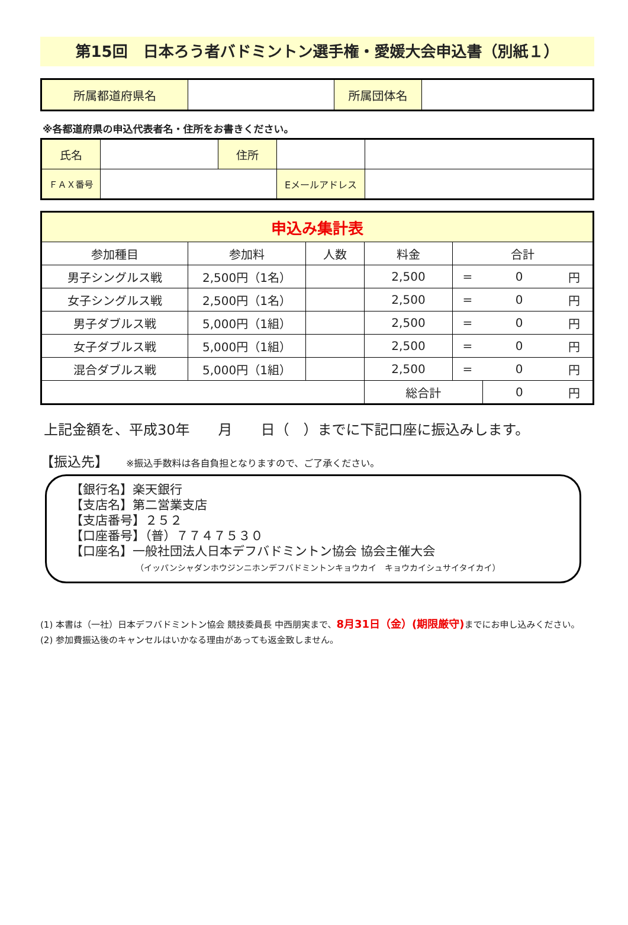第15回　日本ろう者バドミントン選手権・愛媛大会申込書（別紙１）
| 所属都道府県名 | | 所属団体名 | |
※各都道府県の申込代表者名・住所をお書きください。
| 氏名 | | 住所 | | |
| ＦＡＸ番号 | | | Eメールアドレス | |
| 申込み集計表 | | | | | | |
| 参加種目 | 参加料 | 人数 | 料金 | 合計 | | |
| 男子シングルス戦 | 2,500円（1名） | | 2,500 | = | 0 | 円 |
| 女子シングルス戦 | 2,500円（1名） | | 2,500 | = | 0 | 円 |
| 男子ダブルス戦 | 5,000円（1組） | | 2,500 | = | 0 | 円 |
| 女子ダブルス戦 | 5,000円（1組） | | 2,500 | = | 0 | 円 |
| 混合ダブルス戦 | 5,000円（1組） | | 2,500 | = | 0 | 円 |
| | | | 総合計 | | 0 | 円 |
上記金額を、平成30年　　月　　日（　）までに下記口座に振込みします。
【振込先】 ※振込手数料は各自負担となりますので、ご了承ください。
【銀行名】楽天銀行
【支店名】第二営業支店
【支店番号】２５２
【口座番号】（普）７７４７５３０
【口座名】一般社団法人日本デフバドミントン協会 協会主催大会
（イッパンシャダンホウジンニホンデフバドミントンキョウカイ　キョウカイシュサイタイカイ）
(1) 本書は（一社）日本デフバドミントン協会 競技委員長 中西朋実まで、8月31日（金）(期限厳守) までにお申し込みください。
(2) 参加費振込後のキャンセルはいかなる理由があっても返金致しません。